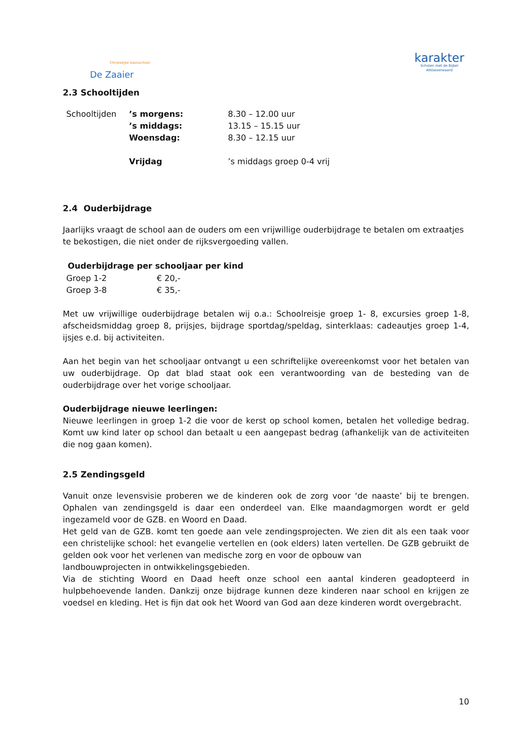Christelijke basisschool
De Zaaier
karakter
Scholen met de Bijbel
Alblasserwaard
2.3 Schooltijden
| Schooltijden | ’s morgens: | 8.30 – 12.00 uur |
| | ’s middags: | 13.15 – 15.15 uur |
| | Woensdag: | 8.30 – 12.15 uur |
| | Vrijdag | ’s middags groep 0-4 vrij |
2.4 Ouderbijdrage
Jaarlijks vraagt de school aan de ouders om een vrijwillige ouderbijdrage te betalen om extraatjes te bekostigen, die niet onder de rijksvergoeding vallen.
| Ouderbijdrage per schooljaar per kind | |
| --- | --- |
| Groep 1-2 | € 20,- |
| Groep 3-8 | € 35,- |
Met uw vrijwillige ouderbijdrage betalen wij o.a.: Schoolreisje groep 1- 8, excursies groep 1-8, afscheidsmiddag groep 8, prijsjes, bijdrage sportdag/speldag, sinterklaas: cadeautjes groep 1-4, ijsjes e.d. bij activiteiten.
Aan het begin van het schooljaar ontvangt u een schriftelijke overeenkomst voor het betalen van uw ouderbijdrage. Op dat blad staat ook een verantwoording van de besteding van de ouderbijdrage over het vorige schooljaar.
Ouderbijdrage nieuwe leerlingen:
Nieuwe leerlingen in groep 1-2 die voor de kerst op school komen, betalen het volledige bedrag. Komt uw kind later op school dan betaalt u een aangepast bedrag (afhankelijk van de activiteiten die nog gaan komen).
2.5 Zendingsgeld
Vanuit onze levensvisie proberen we de kinderen ook de zorg voor ‘de naaste’ bij te brengen. Ophalen van zendingsgeld is daar een onderdeel van. Elke maandagmorgen wordt er geld ingezameld voor de GZB. en Woord en Daad.
Het geld van de GZB. komt ten goede aan vele zendingsprojecten. We zien dit als een taak voor een christelijke school: het evangelie vertellen en (ook elders) laten vertellen. De GZB gebruikt de gelden ook voor het verlenen van medische zorg en voor de opbouw van
landbouwprojecten in ontwikkelingsgebieden.
Via de stichting Woord en Daad heeft onze school een aantal kinderen geadopteerd in hulpbehoevende landen. Dankzij onze bijdrage kunnen deze kinderen naar school en krijgen ze voedsel en kleding. Het is fijn dat ook het Woord van God aan deze kinderen wordt overgebracht.
10